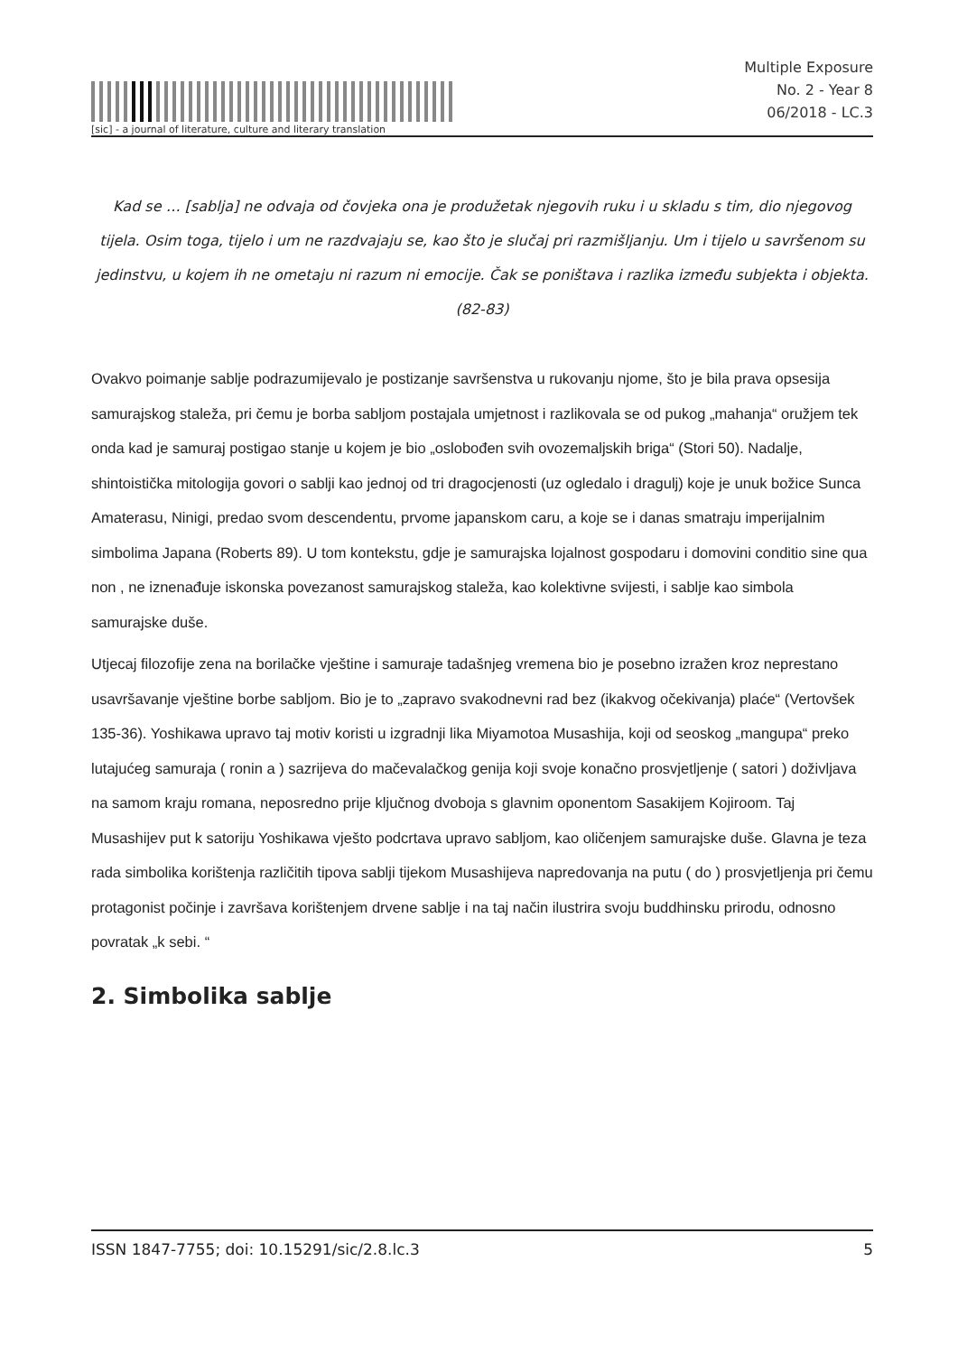[sic] - a journal of literature, culture and literary translation
Multiple Exposure
No. 2 - Year 8
06/2018 - LC.3
Kad se … [sablja] ne odvaja od čovjeka ona je produžetak njegovih ruku i u skladu s tim, dio njegovog tijela. Osim toga, tijelo i um ne razdvajaju se, kao što je slučaj pri razmišljanju. Um i tijelo u savršenom su jedinstvu, u kojem ih ne ometaju ni razum ni emocije. Čak se poništava i razlika između subjekta i objekta. (82-83)
Ovakvo poimanje sablje podrazumijevalo je postizanje savršenstva u rukovanju njome, što je bila prava opsesija samurajskog staleža, pri čemu je borba sabljom postajala umjetnost i razlikovala se od pukog „mahanja“ oružjem tek onda kad je samuraj postigao stanje u kojem je bio „oslobođen svih ovozemaljskih briga“ (Stori 50). Nadalje, shintoistička mitologija govori o sablji kao jednoj od tri dragocjenosti (uz ogledalo i dragulj) koje je unuk božice Sunca Amaterasu, Ninigi, predao svom descendentu, prvome japanskom caru, a koje se i danas smatraju imperijalnim simbolima Japana (Roberts 89). U tom kontekstu, gdje je samurajska lojalnost gospodaru i domovini conditio sine qua non , ne iznenađuje iskonska povezanost samurajskog staleža, kao kolektivne svijesti, i sablje kao simbola samurajske duše.
Utjecaj filozofije zena na borilačke vještine i samuraje tadašnjeg vremena bio je posebno izražen kroz neprestano usavršavanje vještine borbe sabljom. Bio je to „zapravo svakodnevni rad bez (ikakvog očekivanja) plaće“ (Vertovšek 135-36). Yoshikawa upravo taj motiv koristi u izgradnji lika Miyamotoa Musashija, koji od seoskog „mangupa“ preko lutajućeg samuraja ( ronin a ) sazrijeva do mačevalačkog genija koji svoje konačno prosvjetljenje ( satori ) doživljava na samom kraju romana, neposredno prije ključnog dvoboja s glavnim oponentom Sasakijem Kojiroom. Taj Musashijev put k satoriju Yoshikawa vješto podcrtava upravo sabljom, kao oličenjem samurajske duše. Glavna je teza rada simbolika korištenja različitih tipova sablji tijekom Musashijeva napredovanja na putu ( do ) prosvjetljenja pri čemu protagonist počinje i završava korištenjem drvene sablje i na taj način ilustrira svoju buddhinsku prirodu, odnosno povratak „k sebi. “
2. Simbolika sablje
ISSN 1847-7755; doi: 10.15291/sic/2.8.lc.3 5